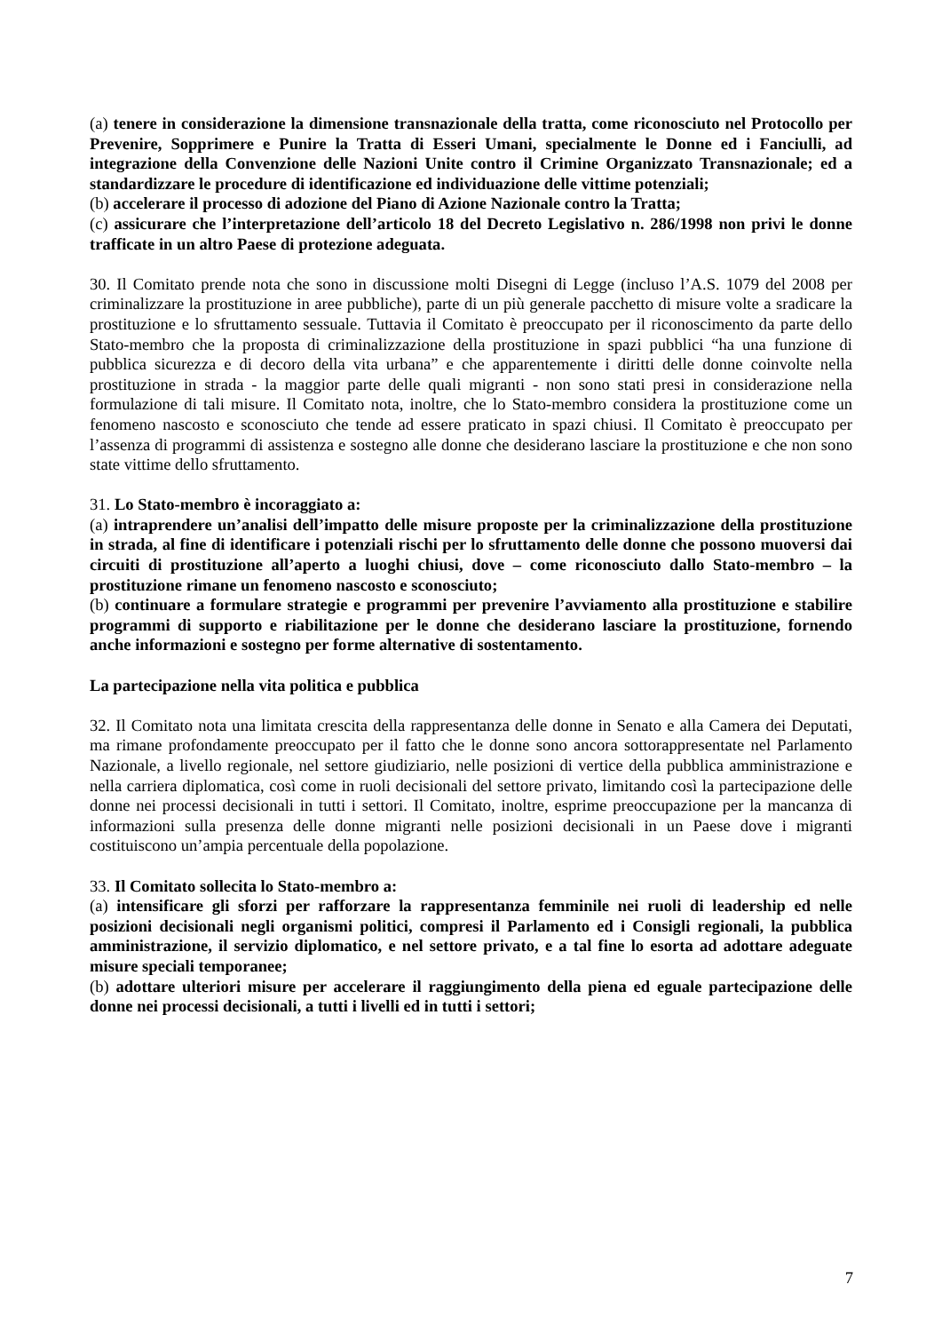(a) tenere in considerazione la dimensione transnazionale della tratta, come riconosciuto nel Protocollo per Prevenire, Sopprimere e Punire la Tratta di Esseri Umani, specialmente le Donne ed i Fanciulli, ad integrazione della Convenzione delle Nazioni Unite contro il Crimine Organizzato Transnazionale; ed a standardizzare le procedure di identificazione ed individuazione delle vittime potenziali;
(b) accelerare il processo di adozione del Piano di Azione Nazionale contro la Tratta;
(c) assicurare che l’interpretazione dell’articolo 18 del Decreto Legislativo n. 286/1998 non privi le donne trafficate in un altro Paese di protezione adeguata.
30. Il Comitato prende nota che sono in discussione molti Disegni di Legge (incluso l’A.S. 1079 del 2008 per criminalizzare la prostituzione in aree pubbliche), parte di un più generale pacchetto di misure volte a sradicare la prostituzione e lo sfruttamento sessuale. Tuttavia il Comitato è preoccupato per il riconoscimento da parte dello Stato-membro che la proposta di criminalizzazione della prostituzione in spazi pubblici “ha una funzione di pubblica sicurezza e di decoro della vita urbana” e che apparentemente i diritti delle donne coinvolte nella prostituzione in strada - la maggior parte delle quali migranti - non sono stati presi in considerazione nella formulazione di tali misure. Il Comitato nota, inoltre, che lo Stato-membro considera la prostituzione come un fenomeno nascosto e sconosciuto che tende ad essere praticato in spazi chiusi. Il Comitato è preoccupato per l’assenza di programmi di assistenza e sostegno alle donne che desiderano lasciare la prostituzione e che non sono state vittime dello sfruttamento.
31. Lo Stato-membro è incoraggiato a:
(a) intraprendere un’analisi dell’impatto delle misure proposte per la criminalizzazione della prostituzione in strada, al fine di identificare i potenziali rischi per lo sfruttamento delle donne che possono muoversi dai circuiti di prostituzione all’aperto a luoghi chiusi, dove – come riconosciuto dallo Stato-membro – la prostituzione rimane un fenomeno nascosto e sconosciuto;
(b) continuare a formulare strategie e programmi per prevenire l’avviamento alla prostituzione e stabilire programmi di supporto e riabilitazione per le donne che desiderano lasciare la prostituzione, fornendo anche informazioni e sostegno per forme alternative di sostentamento.
La partecipazione nella vita politica e pubblica
32. Il Comitato nota una limitata crescita della rappresentanza delle donne in Senato e alla Camera dei Deputati, ma rimane profondamente preoccupato per il fatto che le donne sono ancora sottorappresentate nel Parlamento Nazionale, a livello regionale, nel settore giudiziario, nelle posizioni di vertice della pubblica amministrazione e nella carriera diplomatica, così come in ruoli decisionali del settore privato, limitando così la partecipazione delle donne nei processi decisionali in tutti i settori. Il Comitato, inoltre, esprime preoccupazione per la mancanza di informazioni sulla presenza delle donne migranti nelle posizioni decisionali in un Paese dove i migranti costituiscono un’ampia percentuale della popolazione.
33. Il Comitato sollecita lo Stato-membro a:
(a) intensificare gli sforzi per rafforzare la rappresentanza femminile nei ruoli di leadership ed nelle posizioni decisionali negli organismi politici, compresi il Parlamento ed i Consigli regionali, la pubblica amministrazione, il servizio diplomatico, e nel settore privato, e a tal fine lo esorta ad adottare adeguate misure speciali temporanee;
(b) adottare ulteriori misure per accelerare il raggiungimento della piena ed eguale partecipazione delle donne nei processi decisionali, a tutti i livelli ed in tutti i settori;
7